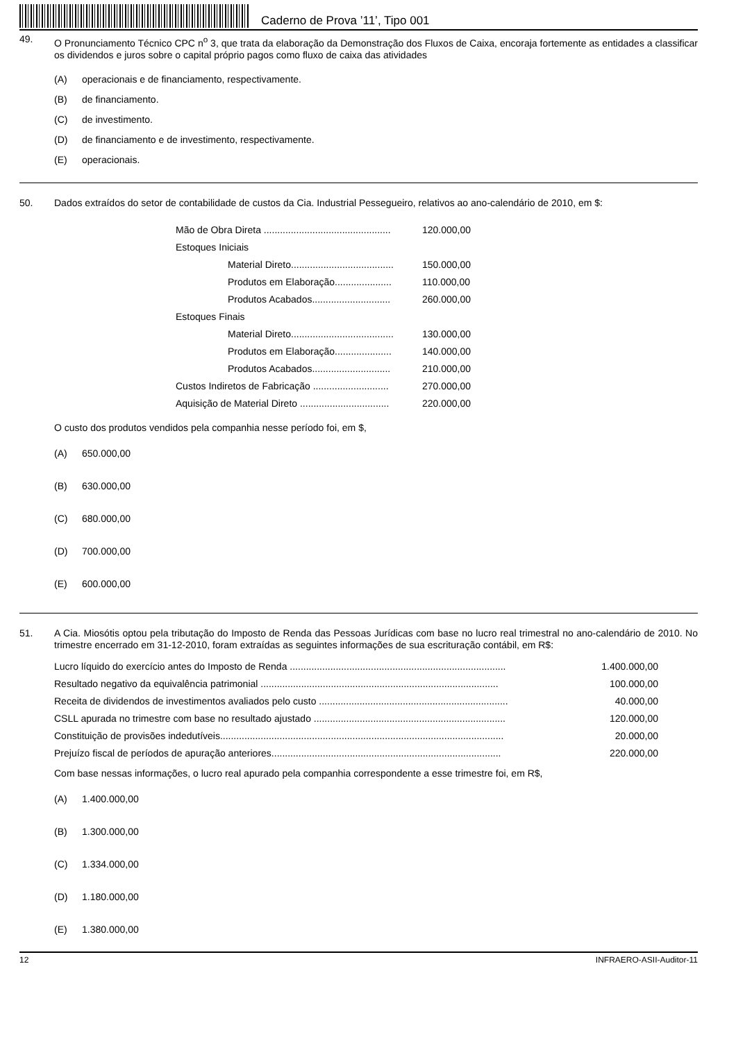Caderno de Prova ’11’, Tipo 001
49. O Pronunciamento Técnico CPC n<sup>o</sup> 3, que trata da elaboração da Demonstração dos Fluxos de Caixa, encoraja fortemente as entidades a classificar os dividendos e juros sobre o capital próprio pagos como fluxo de caixa das atividades
(A) operacionais e de financiamento, respectivamente.
(B) de financiamento.
(C) de investimento.
(D) de financiamento e de investimento, respectivamente.
(E) operacionais.
50. Dados extraídos do setor de contabilidade de custos da Cia. Industrial Pessegueiro, relativos ao ano-calendário de 2010, em $:
| Mão de Obra Direta ............................................... | | 120.000,00 |
| Estoques Iniciais | | |
| | Material Direto...................................... | 150.000,00 |
| | Produtos em Elaboração..................... | 110.000,00 |
| | Produtos Acabados............................. | 260.000,00 |
| Estoques Finais | | |
| | Material Direto...................................... | 130.000,00 |
| | Produtos em Elaboração..................... | 140.000,00 |
| | Produtos Acabados............................. | 210.000,00 |
| Custos Indiretos de Fabricação ............................ | | 270.000,00 |
| Aquisição de Material Direto ................................. | | 220.000,00 |
O custo dos produtos vendidos pela companhia nesse período foi, em $,
(A) 650.000,00
(B) 630.000,00
(C) 680.000,00
(D) 700.000,00
(E) 600.000,00
51. A Cia. Miosótis optou pela tributação do Imposto de Renda das Pessoas Jurídicas com base no lucro real trimestral no ano-calendário de 2010. No trimestre encerrado em 31-12-2010, foram extraídas as seguintes informações de sua escrituração contábil, em R$:
| Lucro líquido do exercício antes do Imposto de Renda ................................................................................ | 1.400.000,00 |
| Resultado negativo da equivalência patrimonial ........................................................................................ | 100.000,00 |
| Receita de dividendos de investimentos avaliados pelo custo ...................................................................... | 40.000,00 |
| CSLL apurada no trimestre com base no resultado ajustado ....................................................................... | 120.000,00 |
| Constituição de provisões indedutíveis......................................................................................................... | 20.000,00 |
| Prejuízo fiscal de períodos de apuração anteriores..................................................................................... | 220.000,00 |
Com base nessas informações, o lucro real apurado pela companhia correspondente a esse trimestre foi, em R$,
(A) 1.400.000,00
(B) 1.300.000,00
(C) 1.334.000,00
(D) 1.180.000,00
(E) 1.380.000,00
12 INFRAERO-ASII-Auditor-11